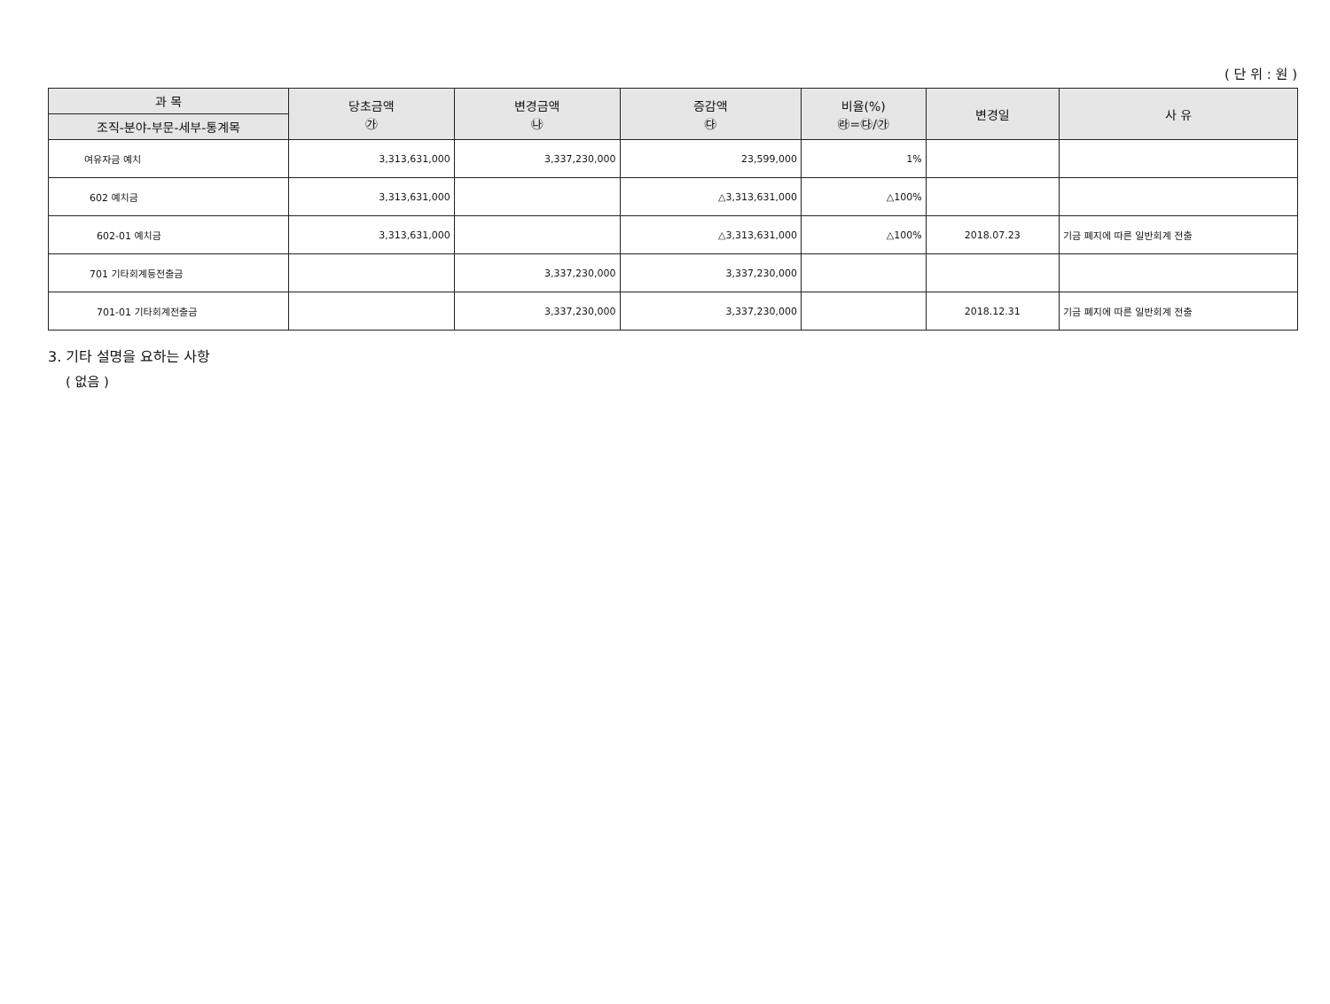( 단 위 : 원 )
| 과 목 | 당초금액 ㉮ | 변경금액 ㉯ | 증감액 ㉰ | 비율(%) ㉱=㉰/㉮ | 변경일 | 사 유 |
| --- | --- | --- | --- | --- | --- | --- |
| 조직-분야-부문-세부-통계목 | | | | | | |
| 여유자금 예치 | 3,313,631,000 | 3,337,230,000 | 23,599,000 | 1% | | |
| 602 예치금 | 3,313,631,000 | | △3,313,631,000 | △100% | | |
| 602-01 예치금 | 3,313,631,000 | | △3,313,631,000 | △100% | 2018.07.23 | 기금 폐지에 따른 일반회계 전출 |
| 701 기타회계등전출금 | | 3,337,230,000 | 3,337,230,000 | | | |
| 701-01 기타회계전출금 | | 3,337,230,000 | 3,337,230,000 | | 2018.12.31 | 기금 폐지에 따른 일반회계 전출 |
3. 기타 설명을 요하는 사항
( 없음 )